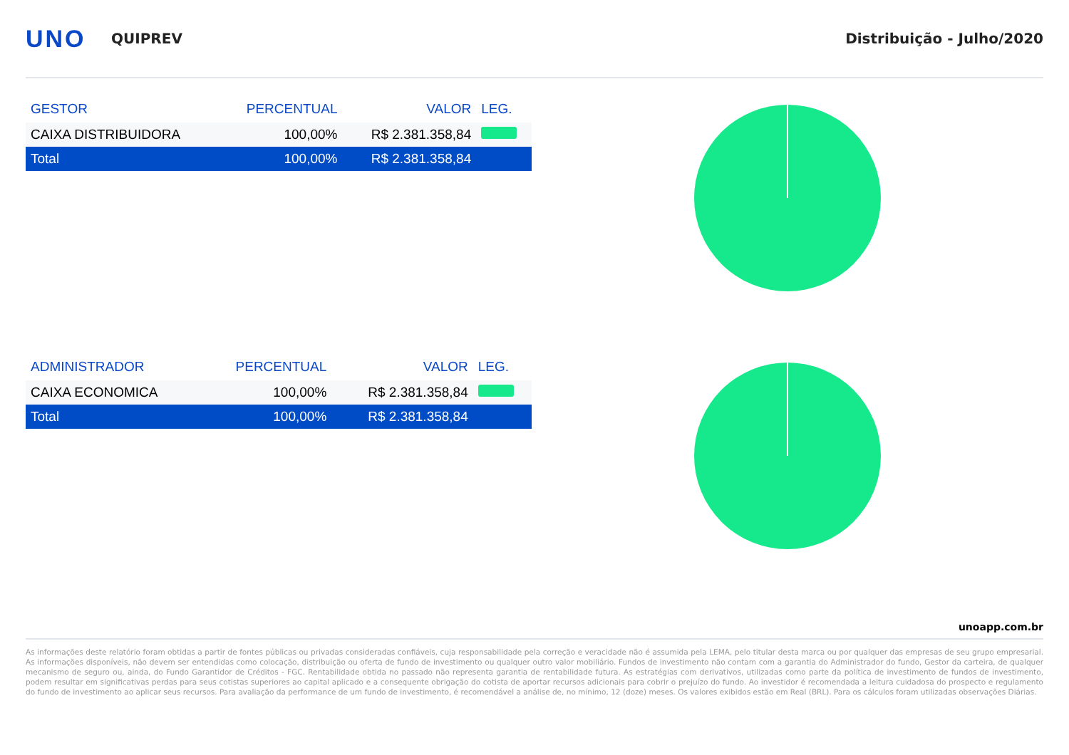UNO
QUIPREV Distribuição - Julho/2020
| GESTOR | PERCENTUAL | VALOR | LEG. |
| --- | --- | --- | --- |
| CAIXA DISTRIBUIDORA | 100,00% | R$ 2.381.358,84 | |
| Total | 100,00% | R$ 2.381.358,84 | |
| ADMINISTRADOR | PERCENTUAL | VALOR | LEG. |
| --- | --- | --- | --- |
| CAIXA ECONOMICA | 100,00% | R$ 2.381.358,84 | |
| Total | 100,00% | R$ 2.381.358,84 | |
unoapp.com.br
As informações deste relatório foram obtidas a partir de fontes públicas ou privadas consideradas confiáveis, cuja responsabilidade pela correção e veracidade não é assumida pela LEMA, pelo titular desta marca ou por qualquer das empresas de seu grupo empresarial. As informações disponíveis, não devem ser entendidas como colocação, distribuição ou oferta de fundo de investimento ou qualquer outro valor mobiliário. Fundos de investimento não contam com a garantia do Administrador do fundo, Gestor da carteira, de qualquer mecanismo de seguro ou, ainda, do Fundo Garantidor de Créditos - FGC. Rentabilidade obtida no passado não representa garantia de rentabilidade futura. As estratégias com derivativos, utilizadas como parte da política de investimento de fundos de investimento, podem resultar em significativas perdas para seus cotistas superiores ao capital aplicado e a consequente obrigação do cotista de aportar recursos adicionais para cobrir o prejuízo do fundo. Ao investidor é recomendada a leitura cuidadosa do prospecto e regulamento do fundo de investimento ao aplicar seus recursos. Para avaliação da performance de um fundo de investimento, é recomendável a análise de, no mínimo, 12 (doze) meses. Os valores exibidos estão em Real (BRL). Para os cálculos foram utilizadas observações Diárias.